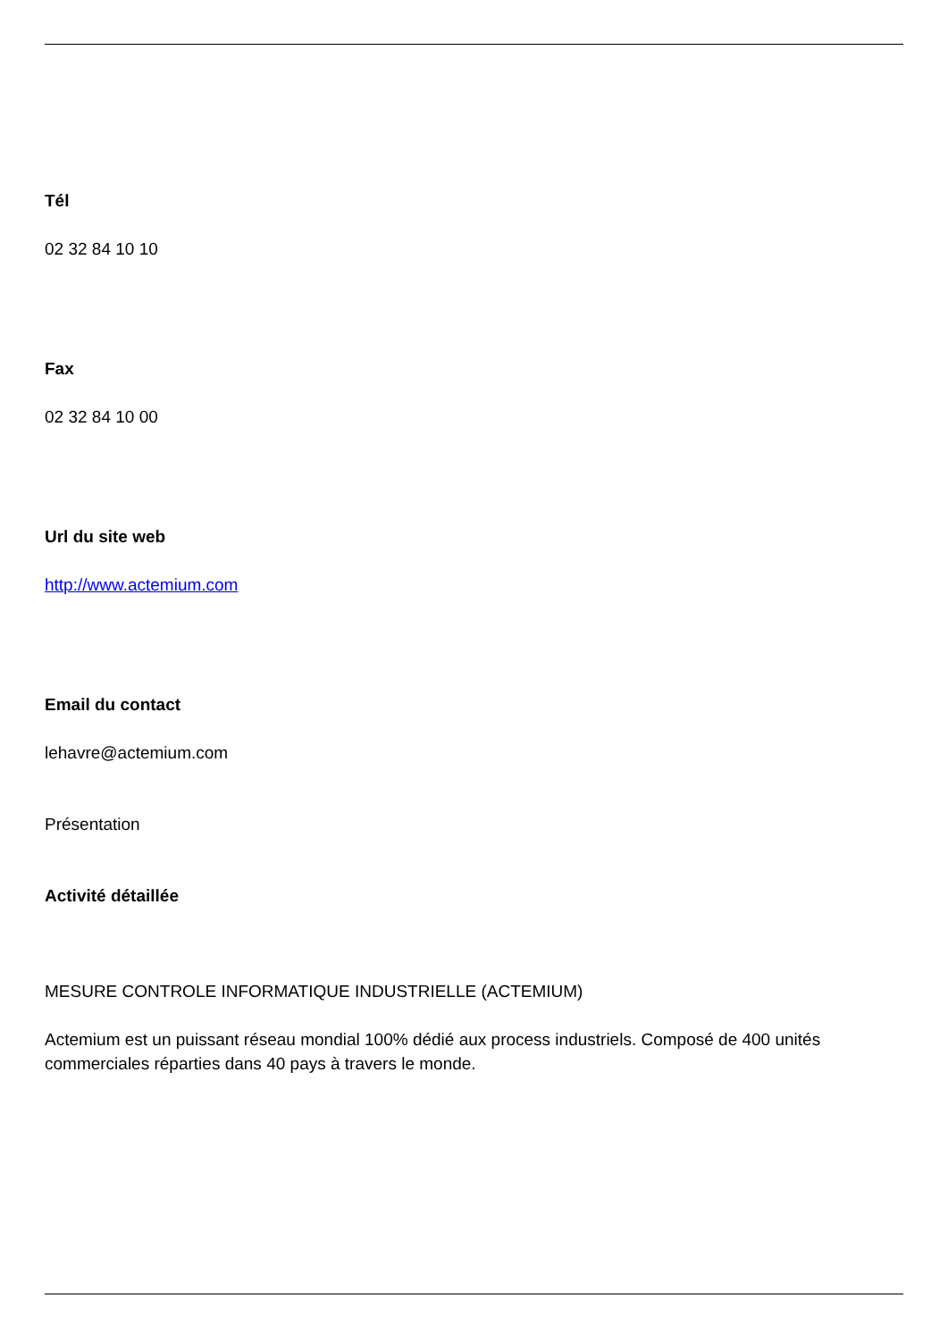Tél
02 32 84 10 10
Fax
02 32 84 10 00
Url du site web
http://www.actemium.com
Email du contact
lehavre@actemium.com
Présentation
Activité détaillée
MESURE CONTROLE INFORMATIQUE INDUSTRIELLE (ACTEMIUM)
Actemium est un puissant réseau mondial 100% dédié aux process industriels. Composé de 400 unités commerciales réparties dans 40 pays à travers le monde.